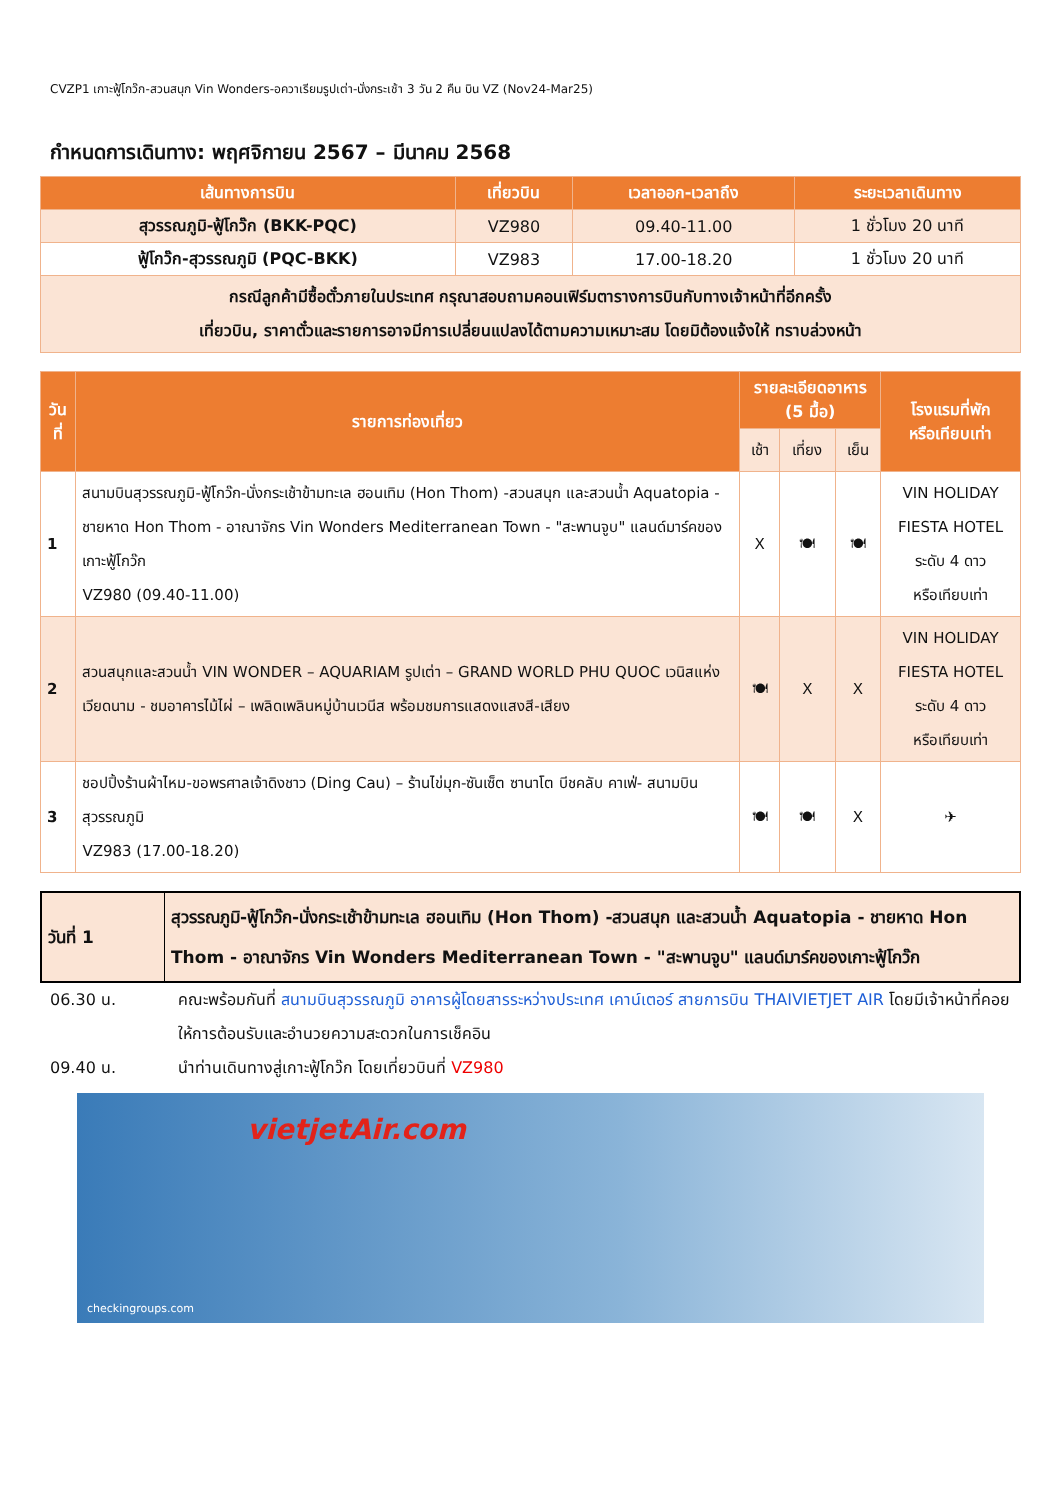CVZP1 เกาะฟู้โกว๊ก-สวนสนุก Vin Wonders-อควาเรียมรูปเต่า-นั่งกระเช้า 3 วัน 2 คืน บิน VZ (Nov24-Mar25)
กำหนดการเดินทาง: พฤศจิกายน 2567 – มีนาคม 2568
| เส้นทางการบิน | เที่ยวบิน | เวลาออก-เวลาถึง | ระยะเวลาเดินทาง |
| --- | --- | --- | --- |
| สุวรรณภูมิ-ฟู้โกว๊ก (BKK-PQC) | VZ980 | 09.40-11.00 | 1 ชั่วโมง 20 นาที |
| ฟู้โกว๊ก-สุวรรณภูมิ (PQC-BKK) | VZ983 | 17.00-18.20 | 1 ชั่วโมง 20 นาที |
| กรณีลูกค้ามีซื้อตั๋วภายในประเทศ กรุณาสอบถามคอนเฟิร์มตารางการบินกับทางเจ้าหน้าที่อีกครั้ง เที่ยวบิน, ราคาตั๋วและรายการอาจมีการเปลี่ยนแปลงได้ตามความเหมาะสม โดยมิต้องแจ้งให้ ทราบล่วงหน้า | | | |
| วันที่ | รายการท่องเที่ยว | รายละเอียดอาหาร (5 มื้อ) | | | โรงแรมที่พัก หรือเทียบเท่า |
| --- | --- | --- | --- | --- | --- |
| | | เช้า | เที่ยง | เย็น | |
| 1 | สนามบินสุวรรณภูมิ-ฟู้โกว๊ก-นั่งกระเช้าข้ามทะเล ฮอนเทิม (Hon Thom) -สวนสนุก และสวนน้ำ Aquatopia - ชายหาด Hon Thom - อาณาจักร Vin Wonders Mediterranean Town - "สะพานจูบ" แลนด์มาร์คของเกาะฟู้โกว๊ก VZ980 (09.40-11.00) | X | 🍽 | 🍽 | VIN HOLIDAY FIESTA HOTEL ระดับ 4 ดาว หรือเทียบเท่า |
| 2 | สวนสนุกและสวนน้ำ VIN WONDER – AQUARIAM รูปเต่า – GRAND WORLD PHU QUOC เวนิสแห่งเวียดนาม - ชมอาคารไม้ไผ่ – เพลิดเพลินหมู่บ้านเวนีส พร้อมชมการแสดงแสงสี-เสียง | 🍽 | X | X | VIN HOLIDAY FIESTA HOTEL ระดับ 4 ดาว หรือเทียบเท่า |
| 3 | ชอปปิ้งร้านผ้าไหม-ขอพรศาลเจ้าดิงชาว (Ding Cau) – ร้านไข่มุก-ซันเซ็ต ซานาโต บีชคลับ คาเฟ่- สนามบินสุวรรณภูมิ VZ983 (17.00-18.20) | 🍽 | 🍽 | X | ✈ |
| วันที่ 1 | สุวรรณภูมิ-ฟู้โกว๊ก-นั่งกระเช้าข้ามทะเล ฮอนเทิม (Hon Thom) -สวนสนุก และสวนน้ำ Aquatopia - ชายหาด Hon Thom - อาณาจักร Vin Wonders Mediterranean Town - "สะพานจูบ" แลนด์มาร์คของเกาะฟู้โกว๊ก |
06.30 น. คณะพร้อมกันที่ สนามบินสุวรรณภูมิ อาคารผู้โดยสารระหว่างประเทศ เคาน์เตอร์ สายการบิน THAIVIETJET AIR โดยมีเจ้าหน้าที่คอยให้การต้อนรับและอำนวยความสะดวกในการเช็คอิน
09.40 น. นำท่านเดินทางสู่เกาะฟู้โกว๊ก โดยเที่ยวบินที่ VZ980
vietjetAir.com
checkingroups.com